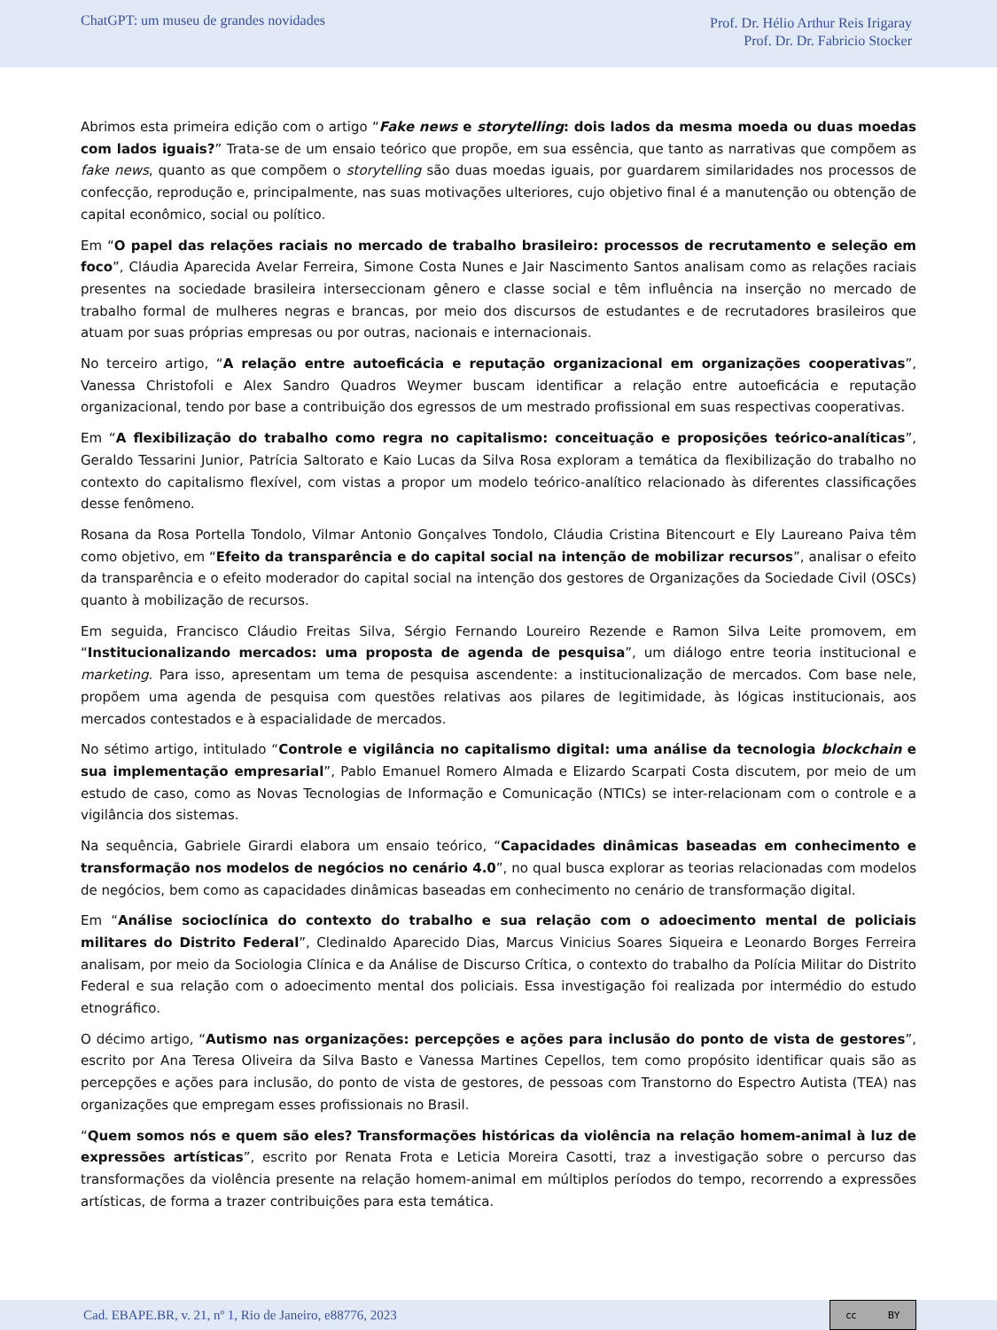ChatGPT: um museu de grandes novidades
Prof. Dr. Hélio Arthur Reis Irigaray
Prof. Dr. Dr. Fabricio Stocker
Abrimos esta primeira edição com o artigo “Fake news e storytelling: dois lados da mesma moeda ou duas moedas com lados iguais?” Trata-se de um ensaio teórico que propõe, em sua essência, que tanto as narrativas que compõem as fake news, quanto as que compõem o storytelling são duas moedas iguais, por guardarem similaridades nos processos de confecção, reprodução e, principalmente, nas suas motivações ulteriores, cujo objetivo final é a manutenção ou obtenção de capital econômico, social ou político.
Em “O papel das relações raciais no mercado de trabalho brasileiro: processos de recrutamento e seleção em foco”, Cláudia Aparecida Avelar Ferreira, Simone Costa Nunes e Jair Nascimento Santos analisam como as relações raciais presentes na sociedade brasileira interseccionam gênero e classe social e têm influência na inserção no mercado de trabalho formal de mulheres negras e brancas, por meio dos discursos de estudantes e de recrutadores brasileiros que atuam por suas próprias empresas ou por outras, nacionais e internacionais.
No terceiro artigo, “A relação entre autoeficácia e reputação organizacional em organizações cooperativas”, Vanessa Christofoli e Alex Sandro Quadros Weymer buscam identificar a relação entre autoeficácia e reputação organizacional, tendo por base a contribuição dos egressos de um mestrado profissional em suas respectivas cooperativas.
Em “A flexibilização do trabalho como regra no capitalismo: conceituação e proposições teórico-analíticas”, Geraldo Tessarini Junior, Patrícia Saltorato e Kaio Lucas da Silva Rosa exploram a temática da flexibilização do trabalho no contexto do capitalismo flexível, com vistas a propor um modelo teórico-analítico relacionado às diferentes classificações desse fenômeno.
Rosana da Rosa Portella Tondolo, Vilmar Antonio Gonçalves Tondolo, Cláudia Cristina Bitencourt e Ely Laureano Paiva têm como objetivo, em “Efeito da transparência e do capital social na intenção de mobilizar recursos”, analisar o efeito da transparência e o efeito moderador do capital social na intenção dos gestores de Organizações da Sociedade Civil (OSCs) quanto à mobilização de recursos.
Em seguida, Francisco Cláudio Freitas Silva, Sérgio Fernando Loureiro Rezende e Ramon Silva Leite promovem, em “Institucionalizando mercados: uma proposta de agenda de pesquisa”, um diálogo entre teoria institucional e marketing. Para isso, apresentam um tema de pesquisa ascendente: a institucionalização de mercados. Com base nele, propõem uma agenda de pesquisa com questões relativas aos pilares de legitimidade, às lógicas institucionais, aos mercados contestados e à espacialidade de mercados.
No sétimo artigo, intitulado “Controle e vigilância no capitalismo digital: uma análise da tecnologia blockchain e sua implementação empresarial”, Pablo Emanuel Romero Almada e Elizardo Scarpati Costa discutem, por meio de um estudo de caso, como as Novas Tecnologias de Informação e Comunicação (NTICs) se inter-relacionam com o controle e a vigilância dos sistemas.
Na sequência, Gabriele Girardi elabora um ensaio teórico, “Capacidades dinâmicas baseadas em conhecimento e transformação nos modelos de negócios no cenário 4.0”, no qual busca explorar as teorias relacionadas com modelos de negócios, bem como as capacidades dinâmicas baseadas em conhecimento no cenário de transformação digital.
Em “Análise socioclínica do contexto do trabalho e sua relação com o adoecimento mental de policiais militares do Distrito Federal”, Cledinaldo Aparecido Dias, Marcus Vinicius Soares Siqueira e Leonardo Borges Ferreira analisam, por meio da Sociologia Clínica e da Análise de Discurso Crítica, o contexto do trabalho da Polícia Militar do Distrito Federal e sua relação com o adoecimento mental dos policiais. Essa investigação foi realizada por intermédio do estudo etnográfico.
O décimo artigo, “Autismo nas organizações: percepções e ações para inclusão do ponto de vista de gestores”, escrito por Ana Teresa Oliveira da Silva Basto e Vanessa Martines Cepellos, tem como propósito identificar quais são as percepções e ações para inclusão, do ponto de vista de gestores, de pessoas com Transtorno do Espectro Autista (TEA) nas organizações que empregam esses profissionais no Brasil.
“Quem somos nós e quem são eles? Transformações históricas da violência na relação homem-animal à luz de expressões artísticas”, escrito por Renata Frota e Leticia Moreira Casotti, traz a investigação sobre o percurso das transformações da violência presente na relação homem-animal em múltiplos períodos do tempo, recorrendo a expressões artísticas, de forma a trazer contribuições para esta temática.
Cad. EBAPE.BR, v. 21, nº 1, Rio de Janeiro, e88776, 2023
cc BY